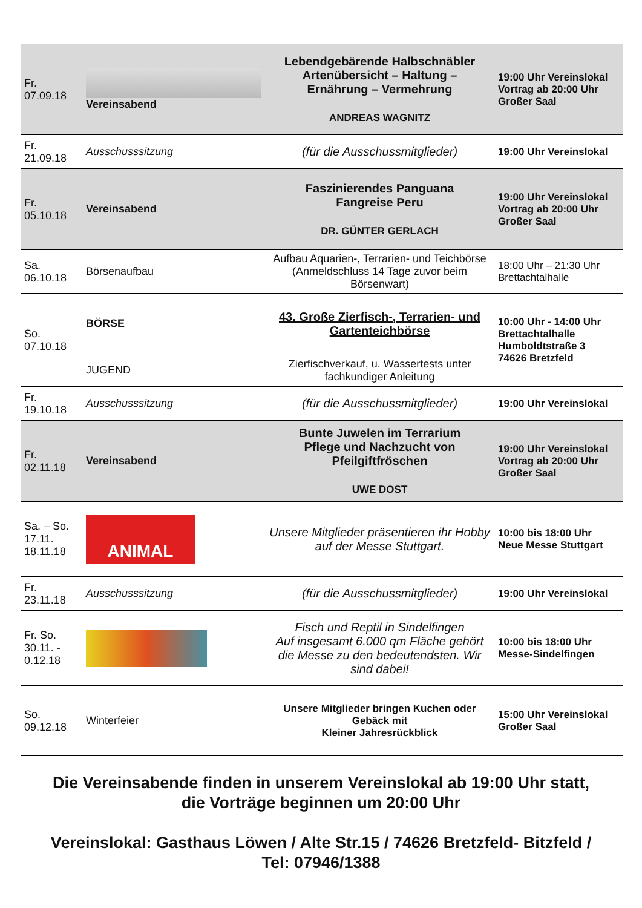| Fr. 07.09.18 | Vereinsabend | Lebendgebärende Halbschnäbler Artenübersicht – Haltung – Ernährung – Vermehrung ANDREAS WAGNITZ | 19:00 Uhr Vereinslokal Vortrag ab 20:00 Uhr Großer Saal |
| Fr. 21.09.18 | Ausschusssitzung | (für die Ausschussmitglieder) | 19:00 Uhr Vereinslokal |
| Fr. 05.10.18 | Vereinsabend | Faszinierendes Panguana Fangreise Peru DR. GÜNTER GERLACH | 19:00 Uhr Vereinslokal Vortrag ab 20:00 Uhr Großer Saal |
| Sa. 06.10.18 | Börsenaufbau | Aufbau Aquarien-, Terrarien- und Teichbörse (Anmeldschluss 14 Tage zuvor beim Börsenwart) | 18:00 Uhr – 21:30 Uhr Brettachtalhalle |
| So. 07.10.18 | BÖRSE | 43. Große Zierfisch-, Terrarien- und Gartenteichbörse | 10:00 Uhr - 14:00 Uhr Brettachtalhalle Humboldtstraße 3 74626 Bretzfeld |
| | JUGEND | Zierfischverkauf, u. Wassertests unter fachkundiger Anleitung | |
| Fr. 19.10.18 | Ausschusssitzung | (für die Ausschussmitglieder) | 19:00 Uhr Vereinslokal |
| Fr. 02.11.18 | Vereinsabend | Bunte Juwelen im Terrarium Pflege und Nachzucht von Pfeilgiftfröschen UWE DOST | 19:00 Uhr Vereinslokal Vortrag ab 20:00 Uhr Großer Saal |
| Sa. – So. 17.11. 18.11.18 | ANIMAL | Unsere Mitglieder präsentieren ihr Hobby auf der Messe Stuttgart. | 10:00 bis 18:00 Uhr Neue Messe Stuttgart |
| Fr. 23.11.18 | Ausschusssitzung | (für die Ausschussmitglieder) | 19:00 Uhr Vereinslokal |
| Fr. So. 30.11. - 0.12.18 | | Fisch und Reptil in Sindelfingen Auf insgesamt 6.000 qm Fläche gehört die Messe zu den bedeutendsten. Wir sind dabei! | 10:00 bis 18:00 Uhr Messe-Sindelfingen |
| So. 09.12.18 | Winterfeier | Unsere Mitglieder bringen Kuchen oder Gebäck mit Kleiner Jahresrückblick | 15:00 Uhr Vereinslokal Großer Saal |
Die Vereinsabende finden in unserem Vereinslokal ab 19:00 Uhr statt,
die Vorträge beginnen um 20:00 Uhr
Vereinslokal: Gasthaus Löwen / Alte Str.15 / 74626 Bretzfeld- Bitzfeld /
Tel: 07946/1388